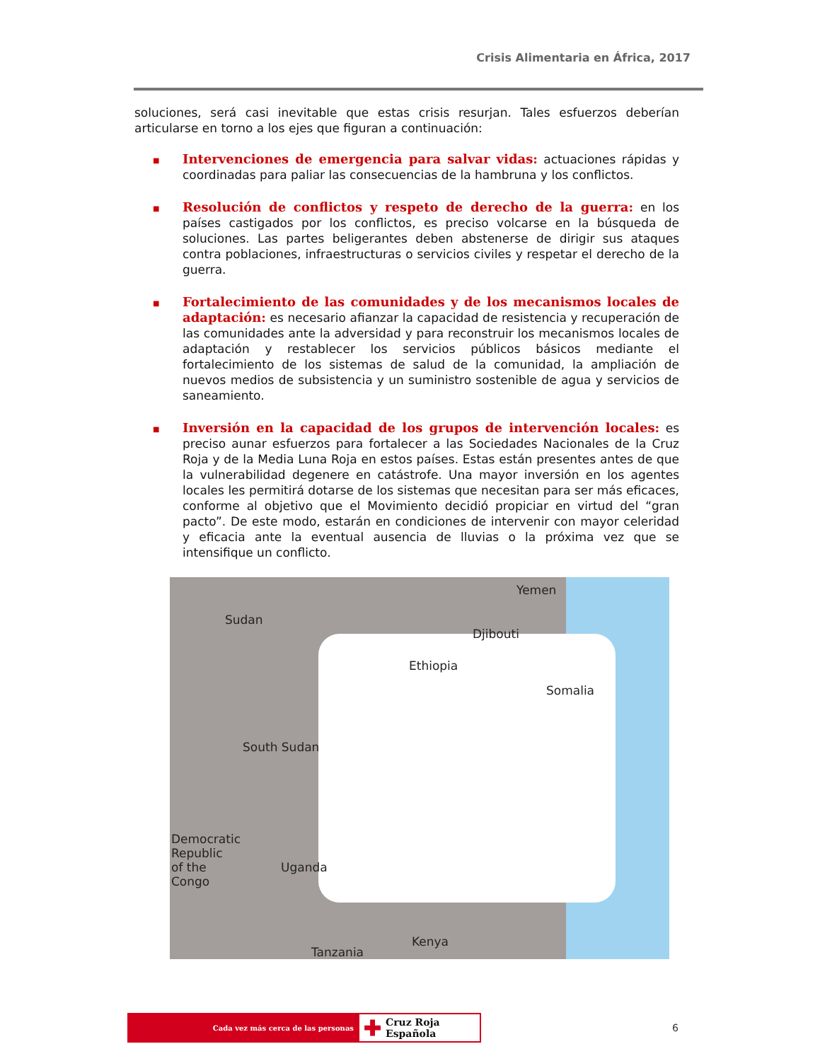Crisis Alimentaria en África, 2017
soluciones, será casi inevitable que estas crisis resurjan. Tales esfuerzos deberían articularse en torno a los ejes que figuran a continuación:
■
Intervenciones de emergencia para salvar vidas: actuaciones rápidas y coordinadas para paliar las consecuencias de la hambruna y los conflictos.
■
Resolución de conflictos y respeto de derecho de la guerra: en los países castigados por los conflictos, es preciso volcarse en la búsqueda de soluciones. Las partes beligerantes deben abstenerse de dirigir sus ataques contra poblaciones, infraestructuras o servicios civiles y respetar el derecho de la guerra.
■
Fortalecimiento de las comunidades y de los mecanismos locales de adaptación: es necesario afianzar la capacidad de resistencia y recuperación de las comunidades ante la adversidad y para reconstruir los mecanismos locales de adaptación y restablecer los servicios públicos básicos mediante el fortalecimiento de los sistemas de salud de la comunidad, la ampliación de nuevos medios de subsistencia y un suministro sostenible de agua y servicios de saneamiento.
■
Inversión en la capacidad de los grupos de intervención locales: es preciso aunar esfuerzos para fortalecer a las Sociedades Nacionales de la Cruz Roja y de la Media Luna Roja en estos países. Estas están presentes antes de que la vulnerabilidad degenere en catástrofe. Una mayor inversión en los agentes locales les permitirá dotarse de los sistemas que necesitan para ser más eficaces, conforme al objetivo que el Movimiento decidió propiciar en virtud del “gran pacto”. De este modo, estarán en condiciones de intervenir con mayor celeridad y eficacia ante la eventual ausencia de lluvias o la próxima vez que se intensifique un conflicto.
Yemen
Sudan
Djibouti
Ethiopia
Somalia
South Sudan
Democratic
Republic
of the
Congo
Uganda
Kenya
Tanzania
Cada vez más cerca de las personas
✚ Cruz Roja Española
6